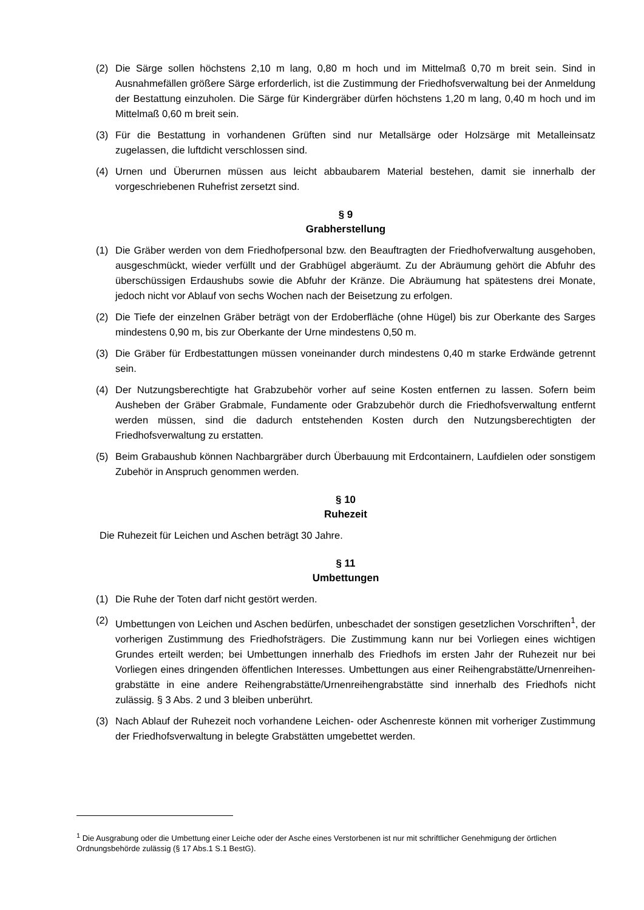(2) Die Särge sollen höchstens 2,10 m lang, 0,80 m hoch und im Mittelmaß 0,70 m breit sein. Sind in Ausnahmefällen größere Särge erforderlich, ist die Zustimmung der Friedhofsverwaltung bei der Anmeldung der Bestattung einzuholen. Die Särge für Kindergräber dürfen höchstens 1,20 m lang, 0,40 m hoch und im Mittelmaß 0,60 m breit sein.
(3) Für die Bestattung in vorhandenen Grüften sind nur Metallsärge oder Holzsärge mit Metalleinsatz zugelassen, die luftdicht verschlossen sind.
(4) Urnen und Überurnen müssen aus leicht abbaubarem Material bestehen, damit sie innerhalb der vorgeschriebenen Ruhefrist zersetzt sind.
§ 9
Grabherstellung
(1) Die Gräber werden von dem Friedhofpersonal bzw. den Beauftragten der Friedhofverwaltung ausgehoben, ausgeschmückt, wieder verfüllt und der Grabhügel abgeräumt. Zu der Abräumung gehört die Abfuhr des überschüssigen Erdaushubs sowie die Abfuhr der Kränze. Die Abräumung hat spätestens drei Monate, jedoch nicht vor Ablauf von sechs Wochen nach der Beisetzung zu erfolgen.
(2) Die Tiefe der einzelnen Gräber beträgt von der Erdoberfläche (ohne Hügel) bis zur Oberkante des Sarges mindestens 0,90 m, bis zur Oberkante der Urne mindestens 0,50 m.
(3) Die Gräber für Erdbestattungen müssen voneinander durch mindestens 0,40 m starke Erdwände getrennt sein.
(4) Der Nutzungsberechtigte hat Grabzubehör vorher auf seine Kosten entfernen zu lassen. Sofern beim Ausheben der Gräber Grabmale, Fundamente oder Grabzubehör durch die Friedhofsverwaltung entfernt werden müssen, sind die dadurch entstehenden Kosten durch den Nutzungsberechtigten der Friedhofsverwaltung zu erstatten.
(5) Beim Grabaushub können Nachbargräber durch Überbauung mit Erdcontainern, Laufdielen oder sonstigem Zubehör in Anspruch genommen werden.
§ 10
Ruhezeit
Die Ruhezeit für Leichen und Aschen beträgt 30 Jahre.
§ 11
Umbettungen
(1) Die Ruhe der Toten darf nicht gestört werden.
(2) Umbettungen von Leichen und Aschen bedürfen, unbeschadet der sonstigen gesetzlichen Vorschriften<sup>1</sup>, der vorherigen Zustimmung des Friedhofsträgers. Die Zustimmung kann nur bei Vorliegen eines wichtigen Grundes erteilt werden; bei Umbettungen innerhalb des Friedhofs im ersten Jahr der Ruhezeit nur bei Vorliegen eines dringenden öffentlichen Interesses. Umbettungen aus einer Reihengrabstätte/Urnenreihen-grabstätte in eine andere Reihengrabstätte/Urnenreihengrabstätte sind innerhalb des Friedhofs nicht zulässig. § 3 Abs. 2 und 3 bleiben unberührt.
(3) Nach Ablauf der Ruhezeit noch vorhandene Leichen- oder Aschenreste können mit vorheriger Zustimmung der Friedhofsverwaltung in belegte Grabstätten umgebettet werden.
<sup>1</sup> Die Ausgrabung oder die Umbettung einer Leiche oder der Asche eines Verstorbenen ist nur mit schriftlicher Genehmigung der örtlichen Ordnungsbehörde zulässig (§ 17 Abs.1 S.1 BestG).